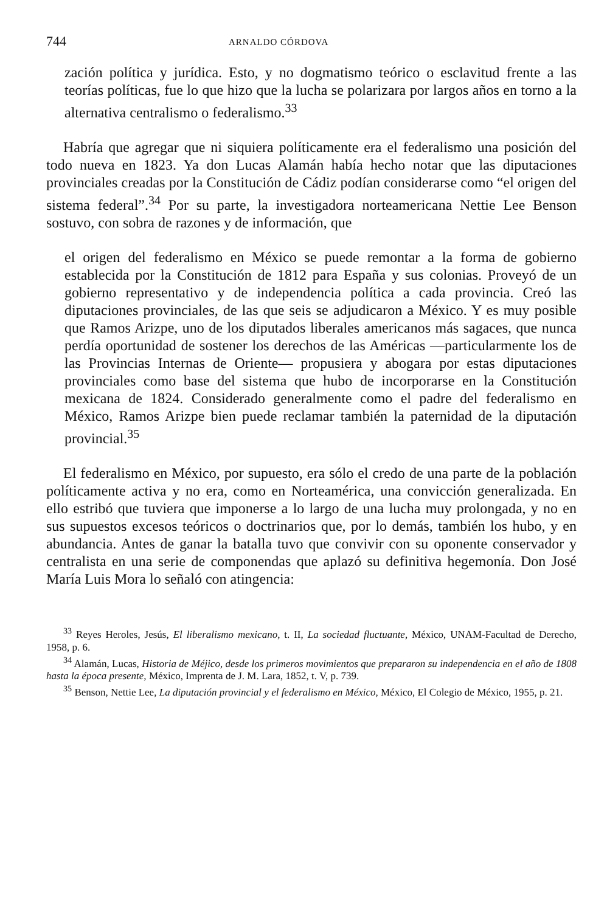744 ARNALDO CÓRDOVA
zación política y jurídica. Esto, y no dogmatismo teórico o esclavitud frente a las teorías políticas, fue lo que hizo que la lucha se polarizara por largos años en torno a la alternativa centralismo o federalismo.<sup>33</sup>
Habría que agregar que ni siquiera políticamente era el federalismo una posición del todo nueva en 1823. Ya don Lucas Alamán había hecho notar que las diputaciones provinciales creadas por la Constitución de Cádiz podían considerarse como “el origen del sistema federal”.<sup>34</sup> Por su parte, la investigadora norteamericana Nettie Lee Benson sostuvo, con sobra de razones y de información, que
el origen del federalismo en México se puede remontar a la forma de gobierno establecida por la Constitución de 1812 para España y sus colonias. Proveyó de un gobierno representativo y de independencia política a cada provincia. Creó las diputaciones provinciales, de las que seis se adjudicaron a México. Y es muy posible que Ramos Arizpe, uno de los diputados liberales americanos más sagaces, que nunca perdía oportunidad de sostener los derechos de las Américas —particularmente los de las Provincias Internas de Oriente— propusiera y abogara por estas diputaciones provinciales como base del sistema que hubo de incorporarse en la Constitución mexicana de 1824. Considerado generalmente como el padre del federalismo en México, Ramos Arizpe bien puede reclamar también la paternidad de la diputación provincial.<sup>35</sup>
El federalismo en México, por supuesto, era sólo el credo de una parte de la población políticamente activa y no era, como en Norteamérica, una convicción generalizada. En ello estribó que tuviera que imponerse a lo largo de una lucha muy prolongada, y no en sus supuestos excesos teóricos o doctrinarios que, por lo demás, también los hubo, y en abundancia. Antes de ganar la batalla tuvo que convivir con su oponente conservador y centralista en una serie de componendas que aplazó su definitiva hegemonía. Don José María Luis Mora lo señaló con atingencia:
<sup>33</sup> Reyes Heroles, Jesús, El liberalismo mexicano, t. II, La sociedad fluctuante, México, UNAM-Facultad de Derecho, 1958, p. 6.
<sup>34</sup> Alamán, Lucas, Historia de Méjico, desde los primeros movimientos que prepararon su independencia en el año de 1808 hasta la época presente, México, Imprenta de J. M. Lara, 1852, t. V, p. 739.
<sup>35</sup> Benson, Nettie Lee, La diputación provincial y el federalismo en México, México, El Colegio de México, 1955, p. 21.